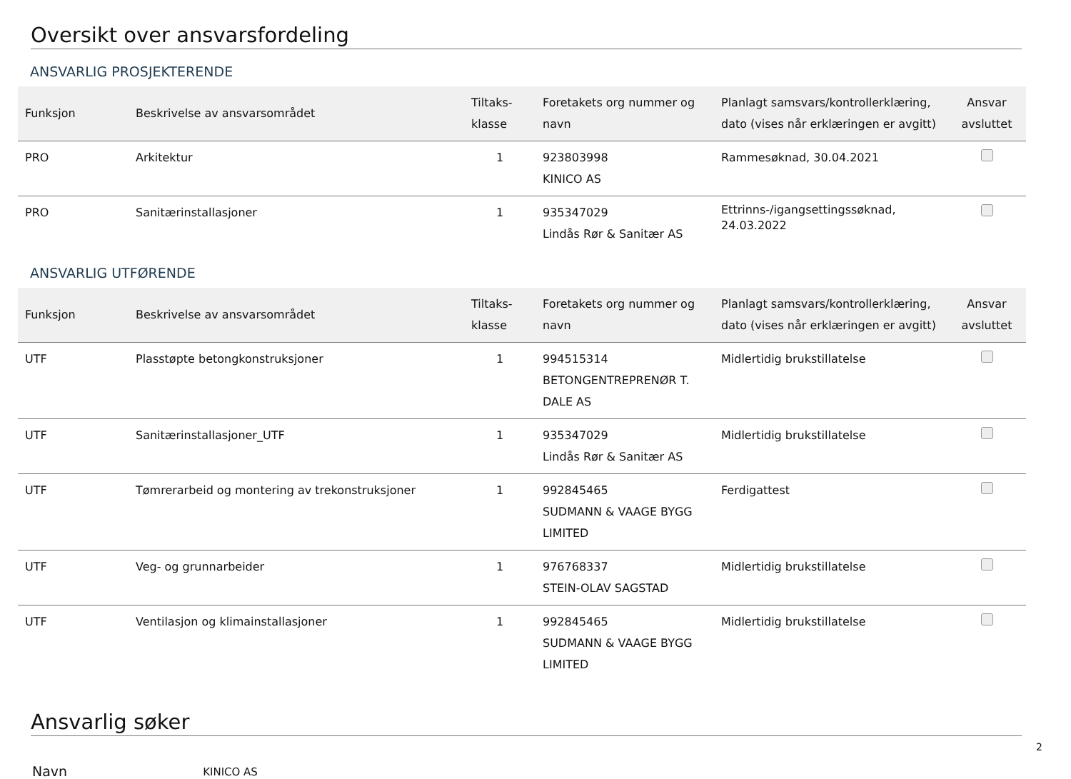Oversikt over ansvarsfordeling
ANSVARLIG PROSJEKTERENDE
| Funksjon | Beskrivelse av ansvarsområdet | Tiltaks- klasse | Foretakets org nummer og navn | Planlagt samsvars/kontrollerklæring, dato (vises når erklæringen er avgitt) | Ansvar avsluttet |
| --- | --- | --- | --- | --- | --- |
| PRO | Arkitektur | 1 | 923803998 KINICO AS | Rammesøknad, 30.04.2021 | |
| PRO | Sanitærinstallasjoner | 1 | 935347029 Lindås Rør & Sanitær AS | Ettrinns-/igangsettingssøknad, 24.03.2022 | |
ANSVARLIG UTFØRENDE
| Funksjon | Beskrivelse av ansvarsområdet | Tiltaks- klasse | Foretakets org nummer og navn | Planlagt samsvars/kontrollerklæring, dato (vises når erklæringen er avgitt) | Ansvar avsluttet |
| --- | --- | --- | --- | --- | --- |
| UTF | Plasstøpte betongkonstruksjoner | 1 | 994515314 BETONGENTREPRENØR T. DALE AS | Midlertidig brukstillatelse | |
| UTF | Sanitærinstallasjoner_UTF | 1 | 935347029 Lindås Rør & Sanitær AS | Midlertidig brukstillatelse | |
| UTF | Tømrerarbeid og montering av trekonstruksjoner | 1 | 992845465 SUDMANN & VAAGE BYGG LIMITED | Ferdigattest | |
| UTF | Veg- og grunnarbeider | 1 | 976768337 STEIN-OLAV SAGSTAD | Midlertidig brukstillatelse | |
| UTF | Ventilasjon og klimainstallasjoner | 1 | 992845465 SUDMANN & VAAGE BYGG LIMITED | Midlertidig brukstillatelse | |
Ansvarlig søker
Navn KINICO AS
2